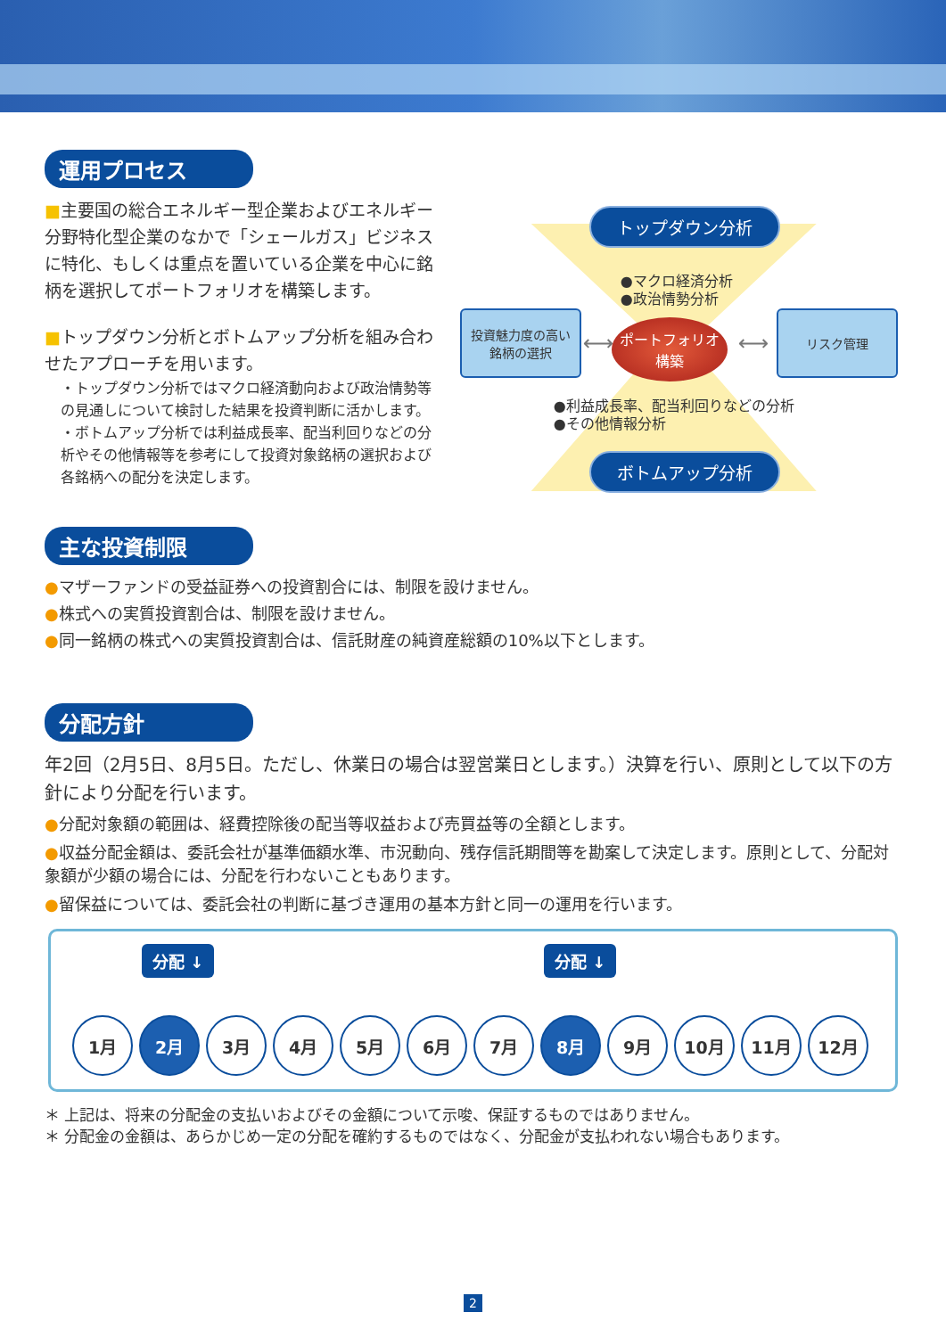運用プロセス
■主要国の総合エネルギー型企業およびエネルギー分野特化型企業のなかで「シェールガス」ビジネスに特化、もしくは重点を置いている企業を中心に銘柄を選択してポートフォリオを構築します。
■トップダウン分析とボトムアップ分析を組み合わせたアプローチを用います。
・トップダウン分析ではマクロ経済動向および政治情勢等の見通しについて検討した結果を投資判断に活かします。
・ボトムアップ分析では利益成長率、配当利回りなどの分析やその他情報等を参考にして投資対象銘柄の選択および各銘柄への配分を決定します。
トップダウン分析
●マクロ経済分析
●政治情勢分析
投資魅力度の高い
銘柄の選択
⟷
ポートフォリオ
構築
⟷
リスク管理
●利益成長率、配当利回りなどの分析
●その他情報分析
ボトムアップ分析
主な投資制限
●マザーファンドの受益証券への投資割合には、制限を設けません。
●株式への実質投資割合は、制限を設けません。
●同一銘柄の株式への実質投資割合は、信託財産の純資産総額の10%以下とします。
分配方針
年2回（2月5日、8月5日。ただし、休業日の場合は翌営業日とします。）決算を行い、原則として以下の方針により分配を行います。
●分配対象額の範囲は、経費控除後の配当等収益および売買益等の全額とします。
●収益分配金額は、委託会社が基準価額水準、市況動向、残存信託期間等を勘案して決定します。原則として、分配対象額が少額の場合には、分配を行わないこともあります。
●留保益については、委託会社の判断に基づき運用の基本方針と同一の運用を行います。
分配 ↓ 分配 ↓
1月
2月
3月
4月
5月
6月
7月
8月
9月
10月
11月
12月
＊ 上記は、将来の分配金の支払いおよびその金額について示唆、保証するものではありません。
＊ 分配金の金額は、あらかじめ一定の分配を確約するものではなく、分配金が支払われない場合もあります。
2